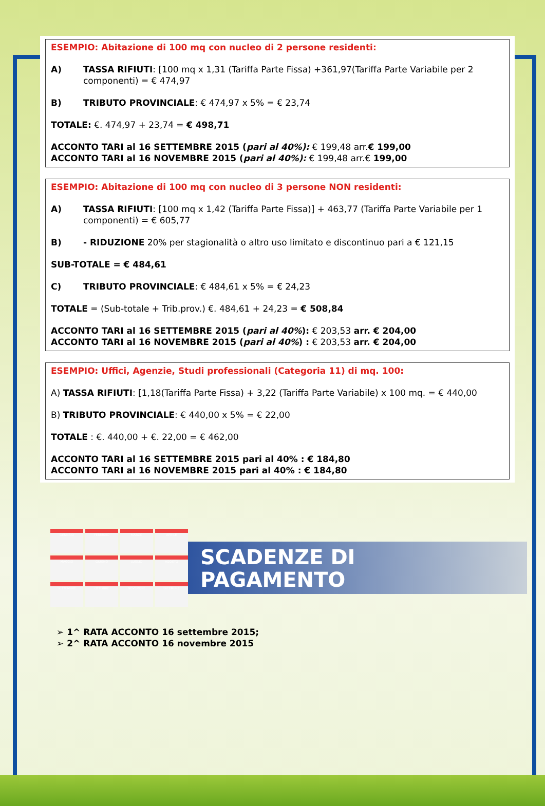ESEMPIO: Abitazione di 100 mq con nucleo di 2 persone residenti:
A) TASSA RIFIUTI: [100 mq x 1,31 (Tariffa Parte Fissa) +361,97(Tariffa Parte Variabile per 2 componenti) = € 474,97
B) TRIBUTO PROVINCIALE: € 474,97 x 5% = € 23,74
TOTALE: €. 474,97 + 23,74 = € 498,71
ACCONTO TARI al 16 SETTEMBRE 2015 (pari al 40%): € 199,48 arr.€ 199,00
ACCONTO TARI al 16 NOVEMBRE 2015 (pari al 40%): € 199,48 arr.€ 199,00
ESEMPIO: Abitazione di 100 mq con nucleo di 3 persone NON residenti:
A) TASSA RIFIUTI: [100 mq x 1,42 (Tariffa Parte Fissa)] + 463,77 (Tariffa Parte Variabile per 1 componenti) = € 605,77
B) - RIDUZIONE 20% per stagionalità o altro uso limitato e discontinuo pari a € 121,15
SUB-TOTALE = € 484,61
C) TRIBUTO PROVINCIALE: € 484,61 x 5% = € 24,23
TOTALE = (Sub-totale + Trib.prov.) €. 484,61 + 24,23 = € 508,84
ACCONTO TARI al 16 SETTEMBRE 2015 (pari al 40%): € 203,53 arr. € 204,00
ACCONTO TARI al 16 NOVEMBRE 2015 (pari al 40%) : € 203,53 arr. € 204,00
ESEMPIO: Uffici, Agenzie, Studi professionali (Categoria 11) di mq. 100:
A) TASSA RIFIUTI: [1,18(Tariffa Parte Fissa) + 3,22 (Tariffa Parte Variabile) x 100 mq. = € 440,00
B) TRIBUTO PROVINCIALE: € 440,00 x 5% = € 22,00
TOTALE : €. 440,00 + €. 22,00 = € 462,00
ACCONTO TARI al 16 SETTEMBRE 2015 pari al 40% : € 184,80
ACCONTO TARI al 16 NOVEMBRE 2015 pari al 40% : € 184,80
GENNAIO
FEBBRAIO
MARZO
APRILE
MAGGIO
GIUGNO
LUGLIO
AGOSTO
SETTEMBRE
OTTOBRE
NOVEMBRE
DICEMBRE
SCADENZE DI
PAGAMENTO
➢ 1^ RATA ACCONTO 16 settembre 2015;
➢ 2^ RATA ACCONTO 16 novembre 2015